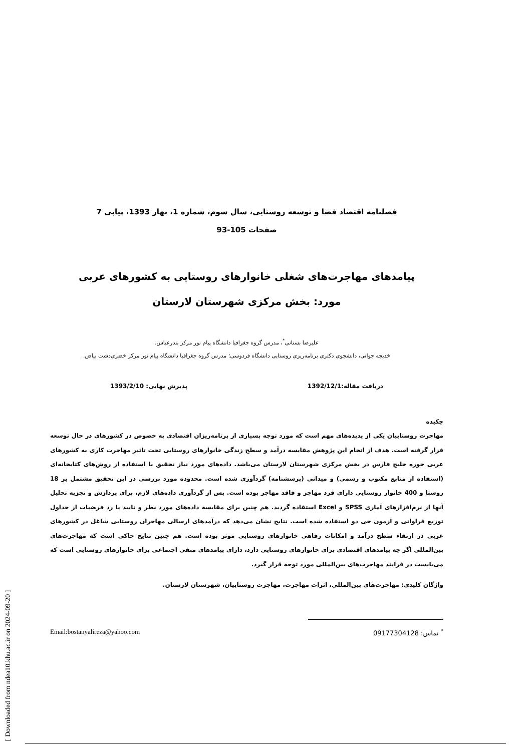فصلنامه اقتصاد فضا و توسعه روستایی، سال سوم، شماره 1، بهار 1393، پیاپی 7
صفحات 105-93
پیامدهای مهاجرت‌های شغلی خانوارهای روستایی به کشورهای عربی
مورد: بخش مرکزی شهرستان لارستان
علیرضا بستانی<sup>*</sup>، مدرس گروه جغرافیا دانشگاه پیام نور مرکز بندرعباس.
خدیجه جوانی، دانشجوی دکتری برنامه‌ریزی روستایی دانشگاه فردوسی؛ مدرس گروه جغرافیا دانشگاه پیام نور مرکز خضری‌دشت بیاض.
دریافت مقاله:1392/12/1 پذیرش نهایی: 1393/2/10
چکیده
مهاجرت روستاییان یکی از پدیده‌های مهم است که مورد توجه بسیاری از برنامه‌ریزان اقتصادی به خصوص در کشورهای در حال توسعه قرار گرفته است. هدف از انجام این پژوهش مقایسه درآمد و سطح زندگی خانوارهای روستایی تحت تاثیر مهاجرت کاری به کشورهای عربی حوزه خلیج فارس در بخش مرکزی شهرستان لارستان می‌باشد. داده‌های مورد نیاز تحقیق با استفاده از روش‌های کتابخانه‌ای (استفاده از منابع مکتوب و رسمی) و میدانی (پرسشنامه) گردآوری شده است. محدوده مورد بررسی در این تحقیق مشتمل بر 18 روستا و 400 خانوار روستایی دارای فرد مهاجر و فاقد مهاجر بوده است. پس از گردآوری داده‌های لازم، برای پردازش و تجزیه تحلیل آنها از نرم‌افزارهای آماری SPSS و Excel استفاده گردید. هم چنین برای مقایسه داده‌های مورد نظر و تایید یا رد فرضیات از جداول توزیع فراوانی و آزمون خی دو استفاده شده است. نتایج نشان می‌دهد که درآمدهای ارسالی مهاجران روستایی شاغل در کشورهای عربی در ارتقاء سطح درآمد و امکانات رفاهی خانوارهای روستایی موثر بوده است. هم چنین نتایج حاکی است که مهاجرت‌های بین‌المللی اگر چه پیامدهای اقتصادی برای خانوارهای روستایی دارد، دارای پیامدهای منفی اجتماعی برای خانوارهای روستایی است که می‌بایست در فرآیند مهاجرت‌های بین‌المللی مورد توجه قرار گیرد.
واژگان کلیدی: مهاجرت‌های بین‌المللی، اثرات مهاجرت، مهاجرت روستاییان، شهرستان لارستان.
<sup>*</sup> تماس: 09177304128 Email:bostanyalireza@yahoo.com
[ Downloaded from ndea10.khu.ac.ir on 2024-09-20 ]